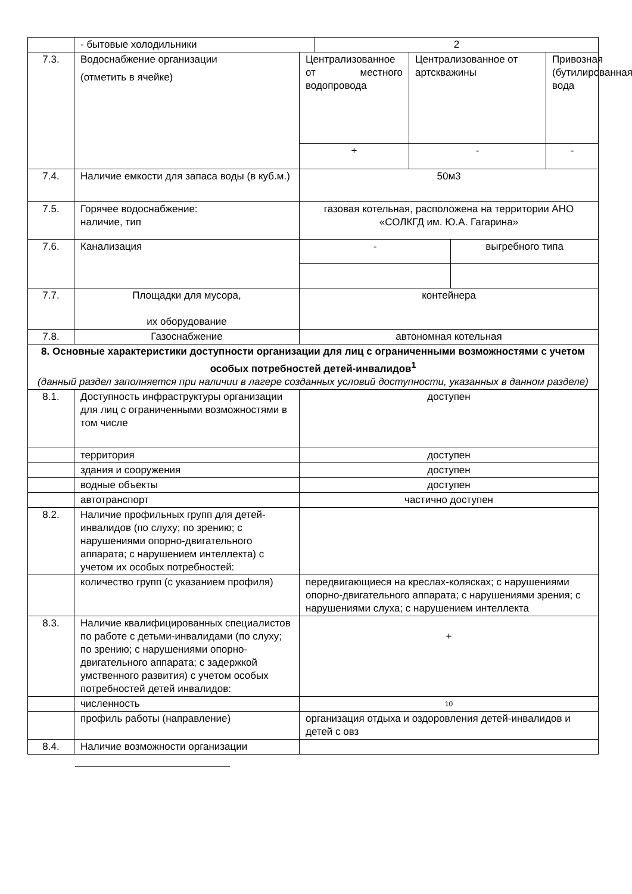| | - бытовые холодильники | | 2 | | | |
| 7.3. | Водоснабжение организации (отметить в ячейке) | Централизованное от местного водопровода | | Централизованное от артскважины | | Привозная (бутилированная) вода |
| | | + | | - | | - |
| 7.4. | Наличие емкости для запаса воды (в куб.м.) | 50м3 | | | | |
| 7.5. | Горячее водоснабжение: наличие, тип | газовая котельная, расположена на территории АНО «СОЛКГД им. Ю.А. Гагарина» | | | | |
| 7.6. | Канализация | - | | | выгребного типа | |
| 7.7. | Площадки для мусора, их оборудование | контейнера | | | | |
| 7.8. | Газоснабжение | автономная котельная | | | | |
| 8. Основные характеристики доступности организации для лиц с ограниченными возможностями с учетом особых потребностей детей-инвалидов<sup>1</sup> (данный раздел заполняется при наличии в лагере созданных условий доступности, указанных в данном разделе) | | | | | | |
| 8.1. | Доступность инфраструктуры организации для лиц с ограниченными возможностями в том числе | доступен | | | | |
| | территория | доступен | | | | |
| | здания и сооружения | доступен | | | | |
| | водные объекты | доступен | | | | |
| | автотранспорт | частично доступен | | | | |
| 8.2. | Наличие профильных групп для детей-инвалидов (по слуху; по зрению; с нарушениями опорно-двигательного аппарата; с нарушением интеллекта) с учетом их особых потребностей: | | | | | |
| | количество групп (с указанием профиля) | передвигающиеся на креслах-колясках; с нарушениями опорно-двигательного аппарата; с нарушениями зрения; с нарушениями слуха; с нарушением интеллекта | | | | |
| 8.3. | Наличие квалифицированных специалистов по работе с детьми-инвалидами (по слуху; по зрению; с нарушениями опорно-двигательного аппарата; с задержкой умственного развития) с учетом особых потребностей детей инвалидов: | + | | | | |
| | численность | 10 | | | | |
| | профиль работы (направление) | организация отдыха и оздоровления детей-инвалидов и детей с овз | | | | |
| 8.4. | Наличие возможности организации | | | | | |